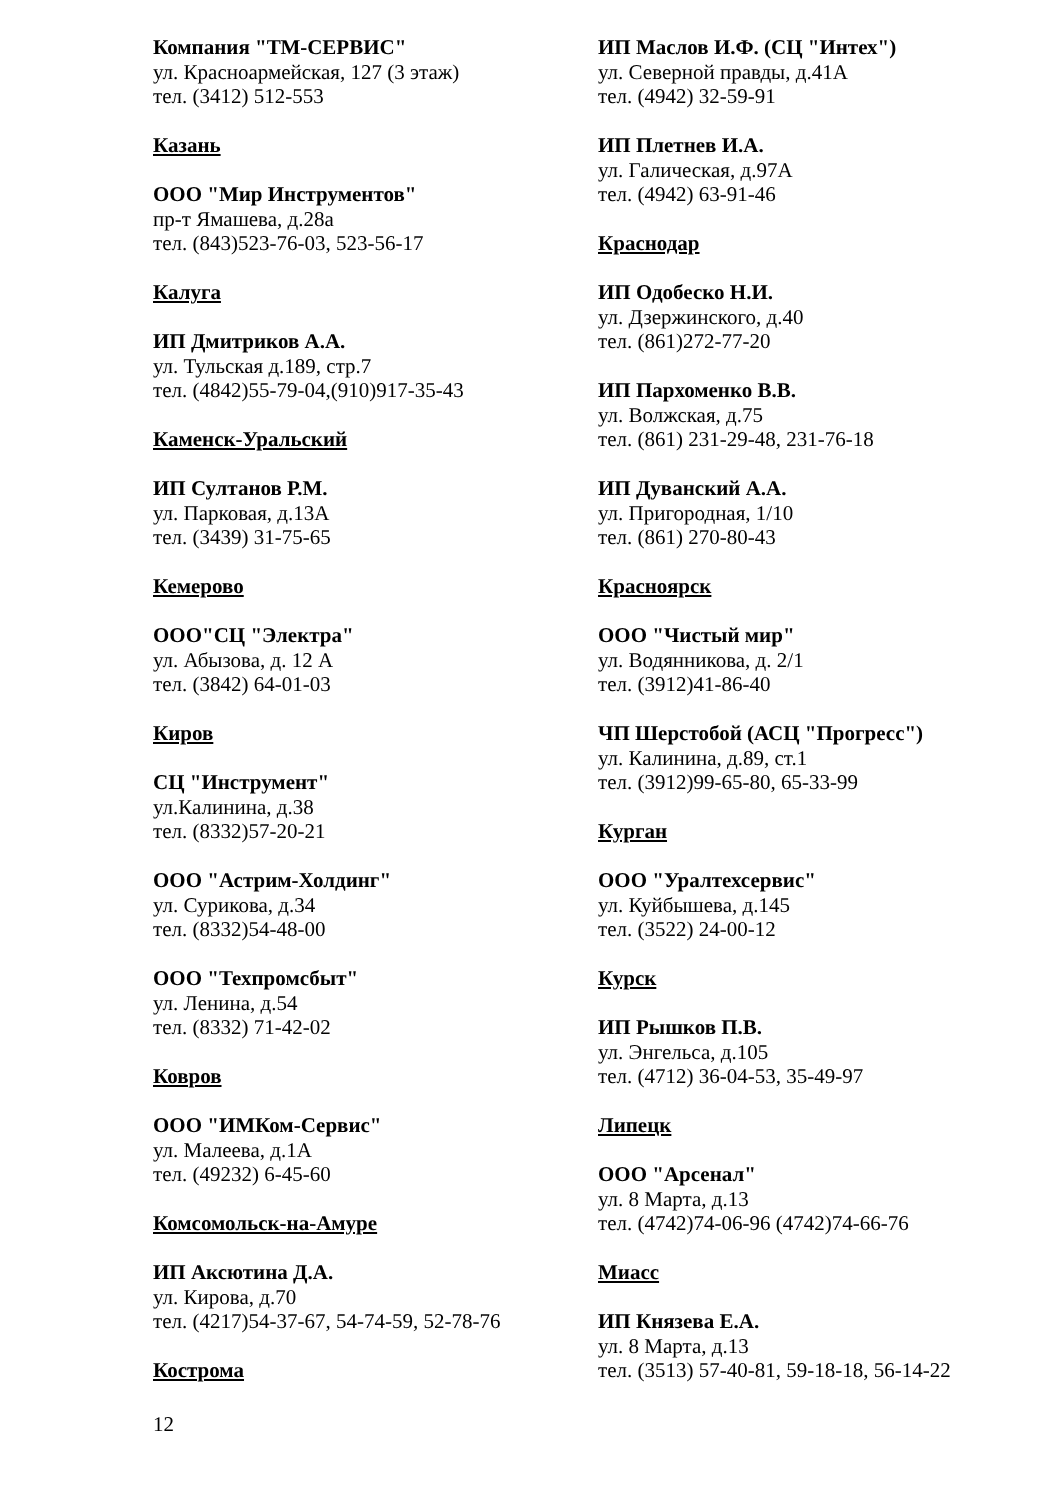Компания "ТМ-СЕРВИС"
ул. Красноармейская, 127 (3 этаж)
тел. (3412) 512-553
Казань
ООО "Мир Инструментов"
пр-т Ямашева, д.28а
тел. (843)523-76-03, 523-56-17
Калуга
ИП Дмитриков А.А.
ул. Тульская д.189, стр.7
тел. (4842)55-79-04,(910)917-35-43
Каменск-Уральский
ИП Султанов Р.М.
ул. Парковая, д.13А
тел. (3439) 31-75-65
Кемерово
ООО"СЦ "Электра"
ул. Абызова, д. 12 А
тел. (3842) 64-01-03
Киров
СЦ "Инструмент"
ул.Калинина, д.38
тел. (8332)57-20-21
ООО "Астрим-Холдинг"
ул. Сурикова, д.34
тел. (8332)54-48-00
ООО "Техпромсбыт"
ул. Ленина, д.54
тел. (8332) 71-42-02
Ковров
ООО "ИМКом-Сервис"
ул. Малеева, д.1А
тел. (49232) 6-45-60
Комсомольск-на-Амуре
ИП Аксютина Д.А.
ул. Кирова, д.70
тел. (4217)54-37-67, 54-74-59, 52-78-76
Кострома
ИП Маслов И.Ф. (СЦ "Интех")
ул. Северной правды, д.41А
тел. (4942) 32-59-91
ИП Плетнев И.А.
ул. Галическая, д.97А
тел. (4942) 63-91-46
Краснодар
ИП Одобеско Н.И.
ул. Дзержинского, д.40
тел. (861)272-77-20
ИП Пархоменко В.В.
ул. Волжская, д.75
тел. (861) 231-29-48, 231-76-18
ИП Дуванский А.А.
ул. Пригородная, 1/10
тел. (861) 270-80-43
Красноярск
ООО "Чистый мир"
ул. Водянникова, д. 2/1
тел. (3912)41-86-40
ЧП Шерстобой (АСЦ "Прогресс")
ул. Калинина, д.89, ст.1
тел. (3912)99-65-80, 65-33-99
Курган
ООО "Уралтехсервис"
ул. Куйбышева, д.145
тел. (3522) 24-00-12
Курск
ИП Рышков П.В.
ул. Энгельса, д.105
тел. (4712) 36-04-53, 35-49-97
Липецк
ООО "Арсенал"
ул. 8 Марта, д.13
тел. (4742)74-06-96 (4742)74-66-76
Миасс
ИП Князева Е.А.
ул. 8 Марта, д.13
тел. (3513) 57-40-81, 59-18-18, 56-14-22
12